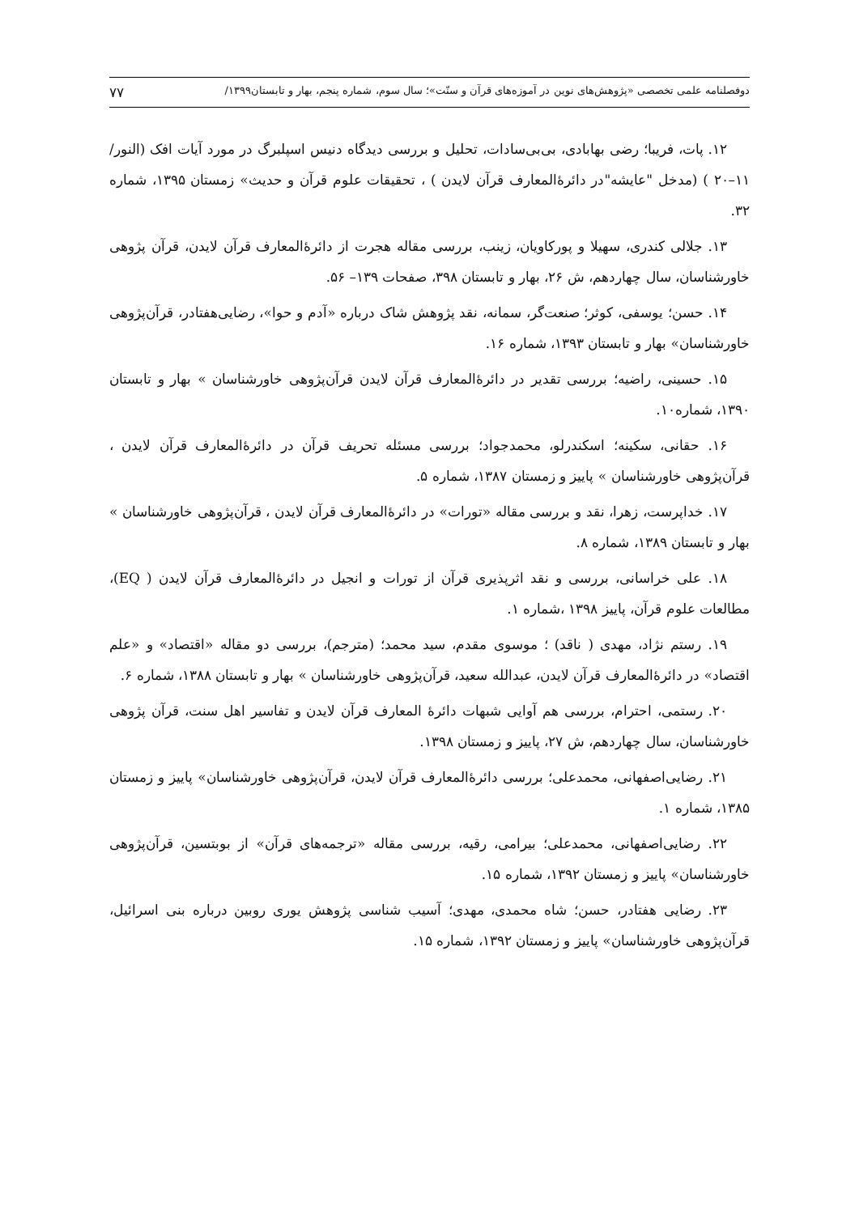دوفصلنامه علمی تخصصی «پژوهش‌های نوین در آموزه‌های قرآن و سنّت»؛ سال سوم، شماره پنجم، بهار و تابستان۱۳۹۹/ ۷۷
۱۲. پات، فریبا؛ رضی بهابادی، بی‌بی‌سادات، تحلیل و بررسی دیدگاه دنیس اسپلبرگ در مورد آیات افک (النور/۱۱–۲۰ ) (مدخل "عایشه"در دائرۀالمعارف قرآن لایدن ) ، تحقیقات علوم قرآن و حدیث» زمستان ۱۳۹۵، شماره ۳۲.
۱۳. جلالی کندری، سهیلا و پورکاویان، زینب، بررسی مقاله هجرت از دائرۀالمعارف قرآن لایدن، قرآن پژوهی خاورشناسان، سال چهاردهم، ش ۲۶، بهار و تابستان ۳۹۸، صفحات ۱۳۹– ۵۶.
۱۴. حسن؛ یوسفی، کوثر؛ صنعت‌گر، سمانه، نقد پژوهش شاک درباره «آدم و حوا»، رضایی‌هفتادر، قرآن‌پژوهی خاورشناسان» بهار و تابستان ۱۳۹۳، شماره ۱۶.
۱۵. حسینی، راضیه؛ بررسی تقدیر در دائرۀالمعارف قرآن لایدن قرآن‌پژوهی خاورشناسان » بهار و تابستان ۱۳۹۰، شماره۱۰.
۱۶. حقانی، سکینه؛ اسکندرلو، محمدجواد؛ بررسی مسئله تحریف قرآن در دائرۀالمعارف قرآن لایدن ، قرآن‌پژوهی خاورشناسان » پاییز و زمستان ۱۳۸۷، شماره ۵.
۱۷. خداپرست، زهرا، نقد و بررسی مقاله «تورات» در دائرۀالمعارف قرآن لایدن ، قرآن‌پژوهی خاورشناسان » بهار و تابستان ۱۳۸۹، شماره ۸.
۱۸. علی خراسانی، بررسی و نقد اثرپذیری قرآن از تورات و انجیل در دائرۀالمعارف قرآن لایدن ( EQ)، مطالعات علوم قرآن، پاییز ۱۳۹۸ ،شماره ۱.
۱۹. رستم نژاد، مهدی ( ناقد) ؛ موسوی مقدم، سید محمد؛ (مترجم)، بررسی دو مقاله «اقتصاد» و «علم اقتصاد» در دائرۀالمعارف قرآن لایدن، عبدالله سعید، قرآن‌پژوهی خاورشناسان » بهار و تابستان ۱۳۸۸، شماره ۶.
۲۰. رستمی، احترام، بررسی هم آوایی شبهات دائرۀ المعارف قرآن لایدن و تفاسیر اهل سنت، قرآن پژوهی خاورشناسان، سال چهاردهم، ش ۲۷، پاییز و زمستان ۱۳۹۸.
۲۱. رضایی‌اصفهانی، محمدعلی؛ بررسی دائرۀالمعارف قرآن لایدن، قرآن‌پژوهی خاورشناسان» پاییز و زمستان ۱۳۸۵، شماره ۱.
۲۲. رضایی‌اصفهانی، محمدعلی؛ بیرامی، رقیه، بررسی مقاله «ترجمه‌های قرآن» از بوبتسین، قرآن‌پژوهی خاورشناسان» پاییز و زمستان ۱۳۹۲، شماره ۱۵.
۲۳. رضایی هفتادر، حسن؛ شاه محمدی، مهدی؛ آسیب شناسی پژوهش یوری روبین درباره بنی اسرائیل، قرآن‌پژوهی خاورشناسان» پاییز و زمستان ۱۳۹۲، شماره ۱۵.